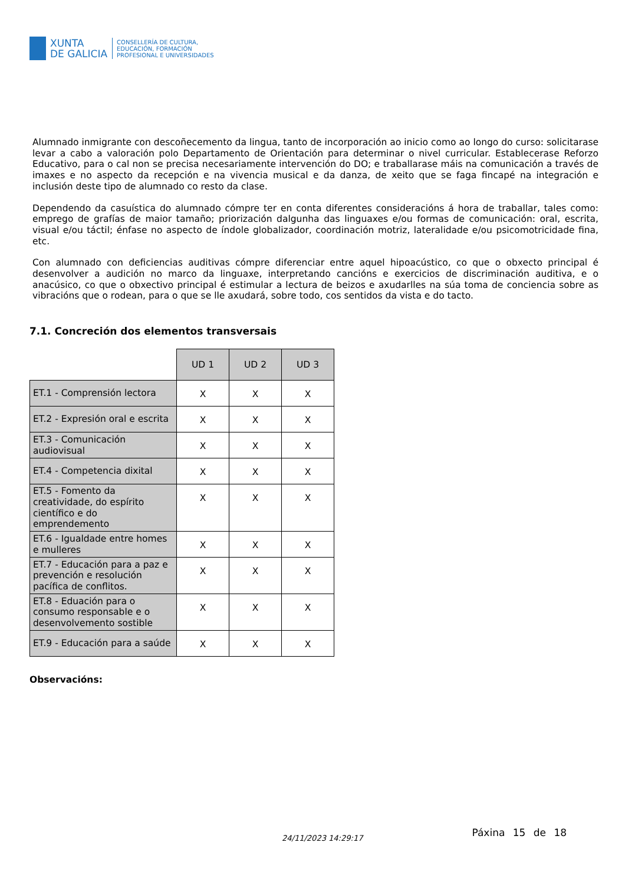XUNTA
DE GALICIA
CONSELLERÍA DE CULTURA,
EDUCACIÓN, FORMACIÓN
PROFESIONAL E UNIVERSIDADES
Alumnado inmigrante con descoñecemento da lingua, tanto de incorporación ao inicio como ao longo do curso: solicitarase levar a cabo a valoración polo Departamento de Orientación para determinar o nivel curricular. Establecerase Reforzo Educativo, para o cal non se precisa necesariamente intervención do DO; e traballarase máis na comunicación a través de imaxes e no aspecto da recepción e na vivencia musical e da danza, de xeito que se faga fincapé na integración e inclusión deste tipo de alumnado co resto da clase.
Dependendo da casuística do alumnado cómpre ter en conta diferentes consideracións á hora de traballar, tales como: emprego de grafías de maior tamaño; priorización dalgunha das linguaxes e/ou formas de comunicación: oral, escrita, visual e/ou táctil; énfase no aspecto de índole globalizador, coordinación motriz, lateralidade e/ou psicomotricidade fina, etc.
Con alumnado con deficiencias auditivas cómpre diferenciar entre aquel hipoacústico, co que o obxecto principal é desenvolver a audición no marco da linguaxe, interpretando cancións e exercicios de discriminación auditiva, e o anacúsico, co que o obxectivo principal é estimular a lectura de beizos e axudarlles na súa toma de conciencia sobre as vibracións que o rodean, para o que se lle axudará, sobre todo, cos sentidos da vista e do tacto.
7.1. Concreción dos elementos transversais
| | UD 1 | UD 2 | UD 3 |
| ET.1 - Comprensión lectora | X | X | X |
| ET.2 - Expresión oral e escrita | X | X | X |
| ET.3 - Comunicación audiovisual | X | X | X |
| ET.4 - Competencia dixital | X | X | X |
| ET.5 - Fomento da creatividade, do espírito científico e do emprendemento | X | X | X |
| ET.6 - Igualdade entre homes e mulleres | X | X | X |
| ET.7 - Educación para a paz e prevención e resolución pacífica de conflitos. | X | X | X |
| ET.8 - Eduación para o consumo responsable e o desenvolvemento sostible | X | X | X |
| ET.9 - Educación para a saúde | X | X | X |
Observacións:
24/11/2023 14:29:17
Páxina 15 de 18